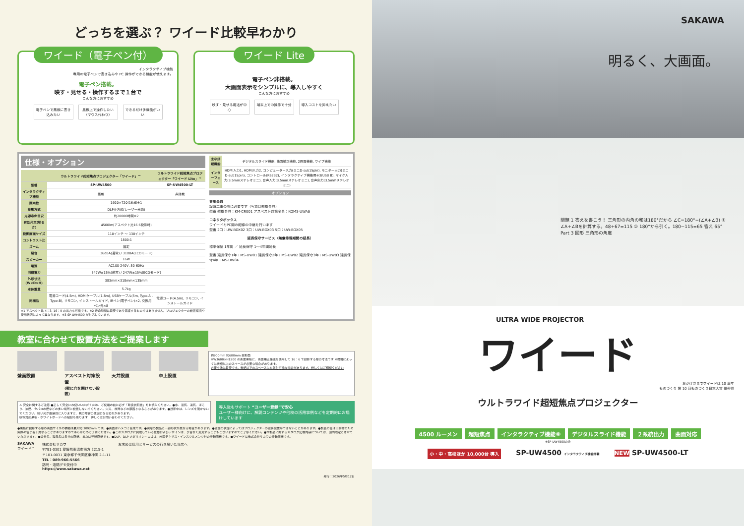どっちを選ぶ？ ワイード比較早わかり
ワイード（電子ペン付）
インタラクティブ機能
専用の電子ペンで書き込みや PC 操作ができる機能が使えます。
電子ペン搭載。
映す・見せる・操作するまで１台で
こんな方におすすめ
電子ペンで黒板に書き込みたい
黒板上で操作したい（マウス代わり）
できるだけ多機能がいい
ワイード Lite
電子ペン非搭載。
大画面表示をシンプルに、導入しやすく
こんな方におすすめ
映す・見せる用途が中心
端末上での操作で十分 導入コストを抑えたい
仕様・オプション
| | ウルトラワイド超短焦点プロジェクター「ワイード」™ | ウルトラワイド超短焦点プロジェクター「ワイード Lite」™ |
| --- | --- | --- |
| 型番 | SP-UW4500 | SP-UW4500-LT |
| インタラクティブ機能 | 搭載 | 非搭載 |
| 画素数 | 1920×720(16:6)※1 | |
| 投影方式 | DLP®方式(レーザー光源) | |
| 光源寿命目安 | 約20000時間※2 | |
| 有効光束(明るさ) | 4500lm(アスペクト比16:6投影時) | |
| 投影画面サイズ | 110インチ 〜 130インチ | |
| コントラスト比 | 1800:1 | |
| ズーム | 固定 | |
| 騒音 | 36dBA(通常) / 31dBA(ECOモード) | |
| スピーカー | 16W | |
| 電源 | AC100-240V, 50-60Hz | |
| 消費電力 | 347W±15%(通常) / 247W±15%(ECOモード) | |
| 外形寸法(W×D×H) | 383mm×318mm×135mm | |
| 本体重量 | 5.7kg | |
| 同梱品 | 電源コード(4.5m), HDMIケーブル(1.8m), USBケーブル(5m, Type-A - Type-B), リモコン, インストールガイド, IRペン(電子ペン)×2, 交換用ペン先×8 | 電源コード(4.5m), リモコン, インストールガイド |
※1 アスペクト比 4：3, 16：9 の出力も可能です。※2 寿命時間は目安であり保証するものではありません。プロジェクターの設置環境や使用状況によって異なります。※3 SP-UW4500 が対応しています。
| 主な搭載機能 | デジタルスライド機能, 曲面補正機能, 2画面機能, ワイプ機能 |
| インターフェース | HDMI入力1, HDMI入力2, コンピューター入力(ミニD-sub15pin), モニター出力(ミニD-sub15pin), コントロール(RS232), インタラクティブ機能用※3(USB B), マイク入力(3.5mmステレオミニ), 音声入力(3.5mmステレオミニ), 音声出力(3.5mmステレオミニ) |
オプション
専用金具
設置工事の際に必要です（写真は壁掛金具）
型番 壁掛金具：KM-CR001 アスベスト対策金具：KOM3-UWAS
コネクタボックス
ワイードとPC間の配線の中継を行います
型番 2口：UW-BOX02 3口：UW-BOX03 5口：UW-BOX05
延長保守サービス（無償修理期間の延長）
標準保証 1年間 ／ 延長保守 1〜4年間延長
型番 延長保守1年：MS-UW01 延長保守2年：MS-UW02 延長保守3年：MS-UW03 延長保守4年：MS-UW04
教室に合わせて設置方法をご提案します
壁面設置 アスベスト対策設置
(壁に穴を開けない設置)
天井設置 卓上設置
約900mm 約600mm 投影面
※W3600×H1200 の曲面黒板に、曲面補正機能を使用して 16：6 で投影する際の寸法です ※環境によっては表記以上のスペースが必要な場合があります。
必要寸法は目安です。表記以下のスペースにも取付可能な場合があります。詳しくはご相談ください
⚠ 安全に関するご注意 ●正しく安全にお使いいただくため、ご使用の前に必ず「取扱説明書」をお読みください。●水、湿気、湯気、ほこり、油煙、タバコの煙などの多い場所に設置しないでください。火災、故障などの原因となることがあります。●投影中は、レンズを覗かないでください。強い光が直接目に入りますと、視力障害の原因となる恐れがあります。
映写対応黒板・ホワイトボードへの貼替も承ります　詳しくはお問い合わせください。
導入後もサポート “ユーザー登録”で安心
ユーザー様向けに、解説コンテンツや他校の活用事例などを定期的にお届けしています
●黒板に投影する際の画面サイズの横幅は最大約 3092mm です。●画面はハメコミ合成です。●実際の製品と一部形状が異なる場合があります。●壁面の状態によってはプロジェクターの壁掛設置ができないことがあります。●製品の色は印刷物のため実際の色と若干異なることがありますのであらかじめご了承ください。●このカタログに掲載している仕様およびデザインは、予告なく変更することもございますのでご了承ください。●本製品に関するカタログ記載内容については、国内限定とさせていただきます。●会社名、製品名は各社の商標、または登録商標です。●DLP、DLP メダリオン・ロゴは、米国テキサス・インスツルメンツ社の登録商標です。●ワイードは株式会社サカワの登録商標です。
SAKAWA
ワイード™
株式会社サカワ
〒791-0301 愛媛県東温市南方 2215-1
〒101-0031 東京都千代田区東神田 2-1-11
TEL：089-966-5566
訪問・遠隔デモ受付中
https://www.sakawa.net
お求めは信用とサービスの行き届いた当店へ
発行：2026年5月12日
SAKAWA
明るく、大画面。
問題 1 答えを書こう！ 三角形の内角の和は180°だから ∠C=180°−(∠A+∠B) ① ∠A+∠Bを計算する。48+67=115 ② 180°から引く。180−115=65 答え 65°
Part 3 図形 三角形の角度
ULTRA WIDE PROJECTOR
ワイード
おかげさまでワイードは 10 周年
ものづくり 第 10 回ものづくり日本大賞 優秀賞
ウルトラワイド超短焦点プロジェクター
4500 ルーメン 超短焦点 インタラクティブ機能※ デジタルスライド機能 ２系統出力 曲面対応
※SP-UW4500のみ
小・中・高校ほか 10,000台 導入 SP-UW4500 インタラクティブ機能搭載 NEW SP-UW4500-LT